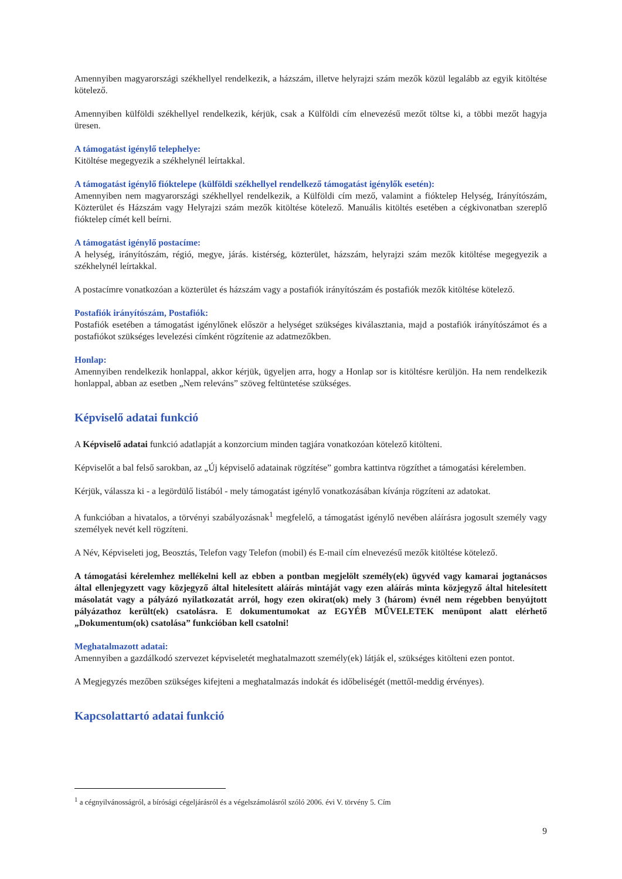Amennyiben magyarországi székhellyel rendelkezik, a házszám, illetve helyrajzi szám mezők közül legalább az egyik kitöltése kötelező.
Amennyiben külföldi székhellyel rendelkezik, kérjük, csak a Külföldi cím elnevezésű mezőt töltse ki, a többi mezőt hagyja üresen.
A támogatást igénylő telephelye:
Kitöltése megegyezik a székhelynél leírtakkal.
A támogatást igénylő fióktelepe (külföldi székhellyel rendelkező támogatást igénylők esetén):
Amennyiben nem magyarországi székhellyel rendelkezik, a Külföldi cím mező, valamint a fióktelep Helység, Irányítószám, Közterület és Házszám vagy Helyrajzi szám mezők kitöltése kötelező. Manuális kitöltés esetében a cégkivonatban szereplő fióktelep címét kell beírni.
A támogatást igénylő postacíme:
A helység, irányítószám, régió, megye, járás. kistérség, közterület, házszám, helyrajzi szám mezők kitöltése megegyezik a székhelynél leírtakkal.
A postacímre vonatkozóan a közterület és házszám vagy a postafiók irányítószám és postafiók mezők kitöltése kötelező.
Postafiók irányítószám, Postafiók:
Postafiók esetében a támogatást igénylőnek először a helységet szükséges kiválasztania, majd a postafiók irányítószámot és a postafiókot szükséges levelezési címként rögzítenie az adatmezőkben.
Honlap:
Amennyiben rendelkezik honlappal, akkor kérjük, ügyeljen arra, hogy a Honlap sor is kitöltésre kerüljön. Ha nem rendelkezik honlappal, abban az esetben „Nem releváns” szöveg feltüntetése szükséges.
Képviselő adatai funkció
A Képviselő adatai funkció adatlapját a konzorcium minden tagjára vonatkozóan kötelező kitölteni.
Képviselőt a bal felső sarokban, az „Új képviselő adatainak rögzítése” gombra kattintva rögzíthet a támogatási kérelemben.
Kérjük, válassza ki - a legördülő listából - mely támogatást igénylő vonatkozásában kívánja rögzíteni az adatokat.
A funkcióban a hivatalos, a törvényi szabályozásnak<sup>1</sup> megfelelő, a támogatást igénylő nevében aláírásra jogosult személy vagy személyek nevét kell rögzíteni.
A Név, Képviseleti jog, Beosztás, Telefon vagy Telefon (mobil) és E-mail cím elnevezésű mezők kitöltése kötelező.
A támogatási kérelemhez mellékelni kell az ebben a pontban megjelölt személy(ek) ügyvéd vagy kamarai jogtanácsos által ellenjegyzett vagy közjegyző által hitelesített aláírás mintáját vagy ezen aláírás minta közjegyző által hitelesített másolatát vagy a pályázó nyilatkozatát arról, hogy ezen okirat(ok) mely 3 (három) évnél nem régebben benyújtott pályázathoz került(ek) csatolásra. E dokumentumokat az EGYÉB MŰVELETEK menüpont alatt elérhető „Dokumentum(ok) csatolása” funkcióban kell csatolni!
Meghatalmazott adatai:
Amennyiben a gazdálkodó szervezet képviseletét meghatalmazott személy(ek) látják el, szükséges kitölteni ezen pontot.
A Megjegyzés mezőben szükséges kifejteni a meghatalmazás indokát és időbeliségét (mettől-meddig érvényes).
Kapcsolattartó adatai funkció
<sup>1</sup> a cégnyilvánosságról, a bírósági cégeljárásról és a végelszámolásról szóló 2006. évi V. törvény 5. Cím
9